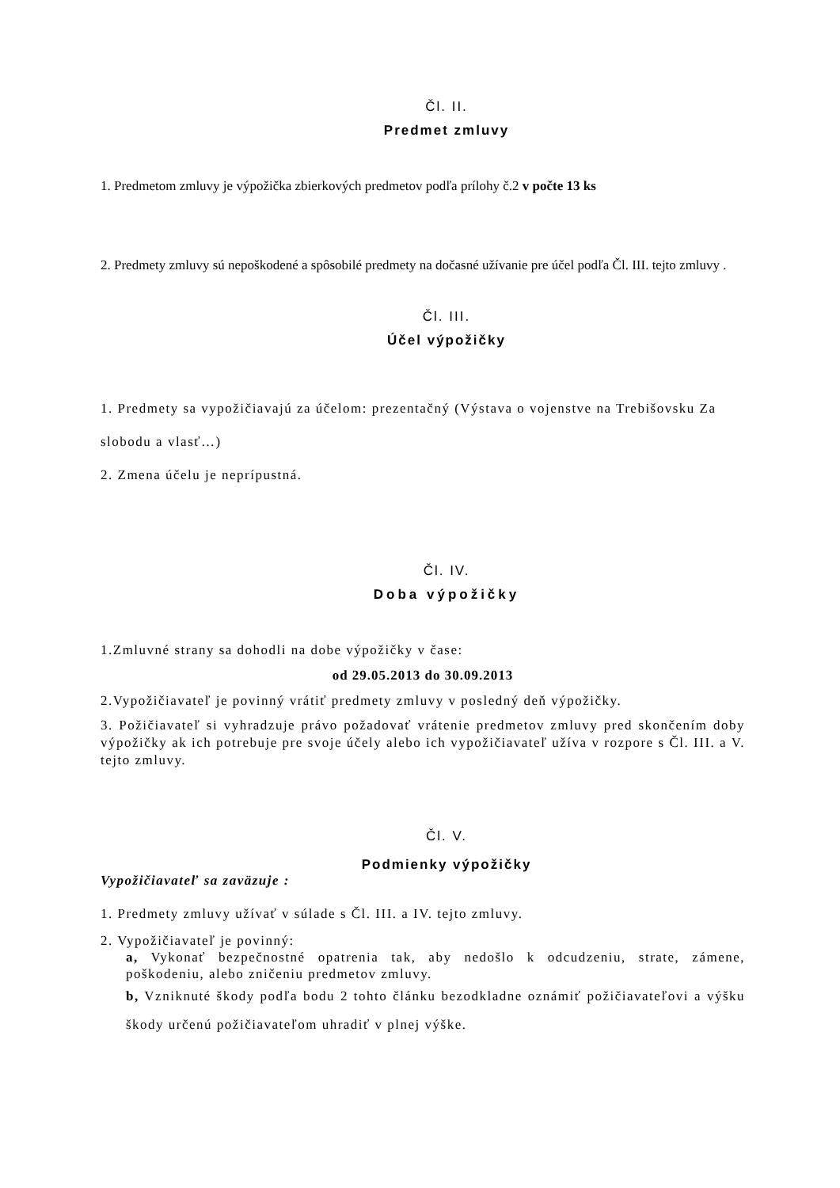Čl. II.
Predmet zmluvy
1. Predmetom zmluvy je výpožička zbierkových predmetov podľa prílohy č.2 v počte 13 ks
2. Predmety zmluvy sú nepoškodené a spôsobilé predmety na dočasné užívanie pre účel podľa Čl. III. tejto zmluvy .
Čl. III.
Účel výpožičky
1. Predmety sa vypožičiavajú za účelom: prezentačný (Výstava o vojenstve na Trebišovsku Za slobodu a vlasť…)
2. Zmena účelu je neprípustná.
Čl. IV.
Doba výpožičky
1.Zmluvné strany sa dohodli na dobe výpožičky v čase:
od 29.05.2013 do 30.09.2013
2.Vypožičiavateľ je povinný vrátiť predmety zmluvy v posledný deň výpožičky.
3. Požičiavateľ si vyhradzuje právo požadovať vrátenie predmetov zmluvy pred skončením doby výpožičky ak ich potrebuje pre svoje účely alebo ich vypožičiavateľ užíva v rozpore s Čl. III. a V. tejto zmluvy.
Čl. V.
Podmienky výpožičky
Vypožičiavateľ sa zaväzuje :
1. Predmety zmluvy užívať v súlade s Čl. III. a IV. tejto zmluvy.
2. Vypožičiavateľ je povinný:
a, Vykonať bezpečnostné opatrenia tak, aby nedošlo k odcudzeniu, strate, zámene, poškodeniu, alebo zničeniu predmetov zmluvy.
b, Vzniknuté škody podľa bodu 2 tohto článku bezodkladne oznámiť požičiavateľovi a výšku škody určenú požičiavateľom uhradiť v plnej výške.